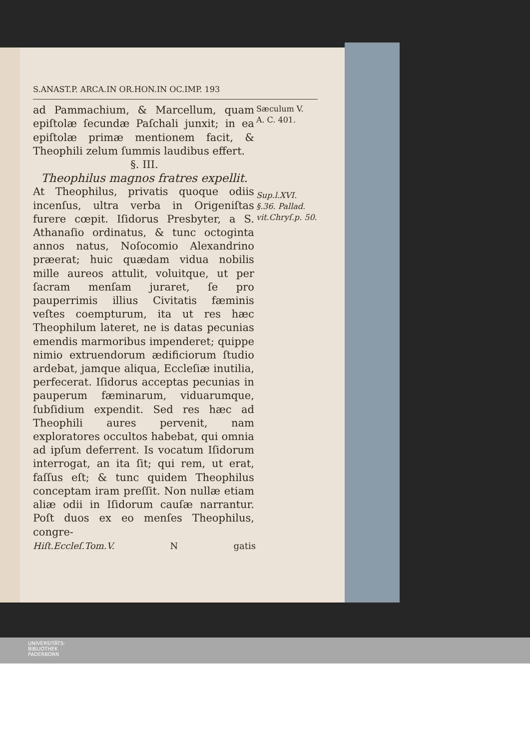S.ANAST.P. ARCA.IN OR.HON.IN OC.IMP. 193
ad Pammachium, & Marcellum, quam epiſtolæ ſecundæ Paſchali junxit; in ea epiſtolæ primæ mentionem facit, & Theophili zelum ſummis laudibus effert.
Sæculum V.
A. C. 401.
§. III.
Theophilus magnos fratres expellit.
At Theophilus, privatis quoque odiis incenſus, ultra verba in Origeniſtas furere cœpit. Iſidorus Presbyter, a S. Athanaſio ordinatus, & tunc octoginta annos natus, Noſocomio Alexandrino præerat; huic quædam vidua nobilis mille aureos attulit, voluitque, ut per ſacram menſam juraret, ſe pro pauperrimis illius Civitatis fæminis veſtes coempturum, ita ut res hæc Theophilum lateret, ne is datas pecunias emendis marmoribus impenderet; quippe nimio extruendorum ædificiorum ſtudio ardebat, jamque aliqua, Eccleſiæ inutilia, perfecerat. Iſidorus acceptas pecunias in pauperum fæminarum, viduarumque, ſubſidium expendit. Sed res hæc ad Theophili aures pervenit, nam exploratores occultos habebat, qui omnia ad ipſum deferrent. Is vocatum Iſidorum interrogat, an ita ſit; qui rem, ut erat, faſſus eſt; & tunc quidem Theophilus conceptam iram preſſit. Non nullæ etiam aliæ odii in Iſidorum cauſæ narrantur. Poſt duos ex eo menſes Theophilus, congre-
Sup.l.XVI. §.36. Pallad. vit.Chryſ.p. 50.
Hiſt.Eccleſ.Tom.V. N gatis
UNIVERSITÄTS-
BIBLIOTHEK
PADERBORN